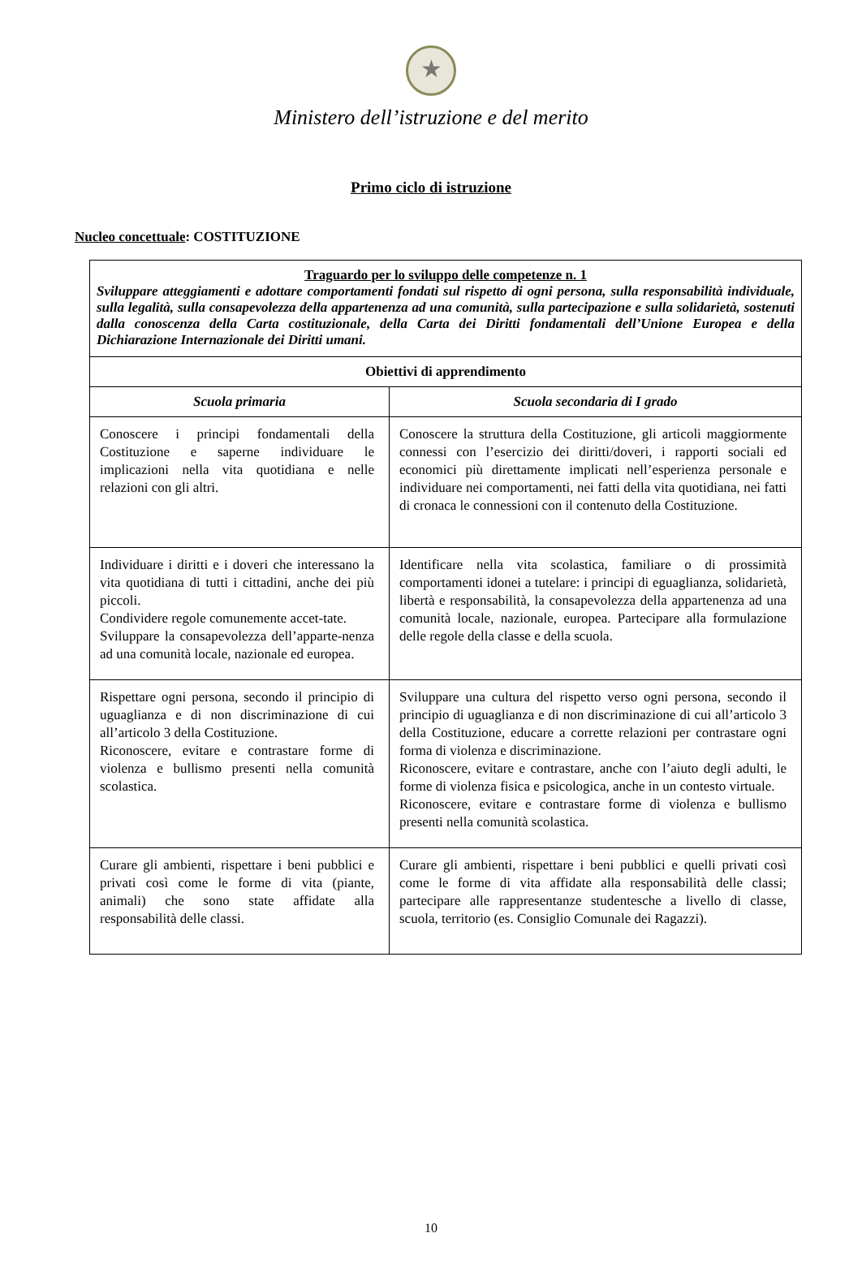★
Ministero dell’istruzione e del merito
Primo ciclo di istruzione
Nucleo concettuale: COSTITUZIONE
| Traguardo per lo sviluppo delle competenze n. 1 Sviluppare atteggiamenti e adottare comportamenti fondati sul rispetto di ogni persona, sulla responsabilità individuale, sulla legalità, sulla consapevolezza della appartenenza ad una comunità, sulla partecipazione e sulla solidarietà, sostenuti dalla conoscenza della Carta costituzionale, della Carta dei Diritti fondamentali dell’Unione Europea e della Dichiarazione Internazionale dei Diritti umani. | |
| Obiettivi di apprendimento | |
| Scuola primaria | Scuola secondaria di I grado |
| Conoscere i principi fondamentali della Costituzione e saperne individuare le implicazioni nella vita quotidiana e nelle relazioni con gli altri. | Conoscere la struttura della Costituzione, gli articoli maggiormente connessi con l’esercizio dei diritti/doveri, i rapporti sociali ed economici più direttamente implicati nell’esperienza personale e individuare nei comportamenti, nei fatti della vita quotidiana, nei fatti di cronaca le connessioni con il contenuto della Costituzione. |
| Individuare i diritti e i doveri che interessano la vita quotidiana di tutti i cittadini, anche dei più piccoli. Condividere regole comunemente accet-tate. Sviluppare la consapevolezza dell’apparte-nenza ad una comunità locale, nazionale ed europea. | Identificare nella vita scolastica, familiare o di prossimità comportamenti idonei a tutelare: i principi di eguaglianza, solidarietà, libertà e responsabilità, la consapevolezza della appartenenza ad una comunità locale, nazionale, europea. Partecipare alla formulazione delle regole della classe e della scuola. |
| Rispettare ogni persona, secondo il principio di uguaglianza e di non discriminazione di cui all’articolo 3 della Costituzione. Riconoscere, evitare e contrastare forme di violenza e bullismo presenti nella comunità scolastica. | Sviluppare una cultura del rispetto verso ogni persona, secondo il principio di uguaglianza e di non discriminazione di cui all’articolo 3 della Costituzione, educare a corrette relazioni per contrastare ogni forma di violenza e discriminazione. Riconoscere, evitare e contrastare, anche con l’aiuto degli adulti, le forme di violenza fisica e psicologica, anche in un contesto virtuale. Riconoscere, evitare e contrastare forme di violenza e bullismo presenti nella comunità scolastica. |
| Curare gli ambienti, rispettare i beni pubblici e privati così come le forme di vita (piante, animali) che sono state affidate alla responsabilità delle classi. | Curare gli ambienti, rispettare i beni pubblici e quelli privati così come le forme di vita affidate alla responsabilità delle classi; partecipare alle rappresentanze studentesche a livello di classe, scuola, territorio (es. Consiglio Comunale dei Ragazzi). |
10